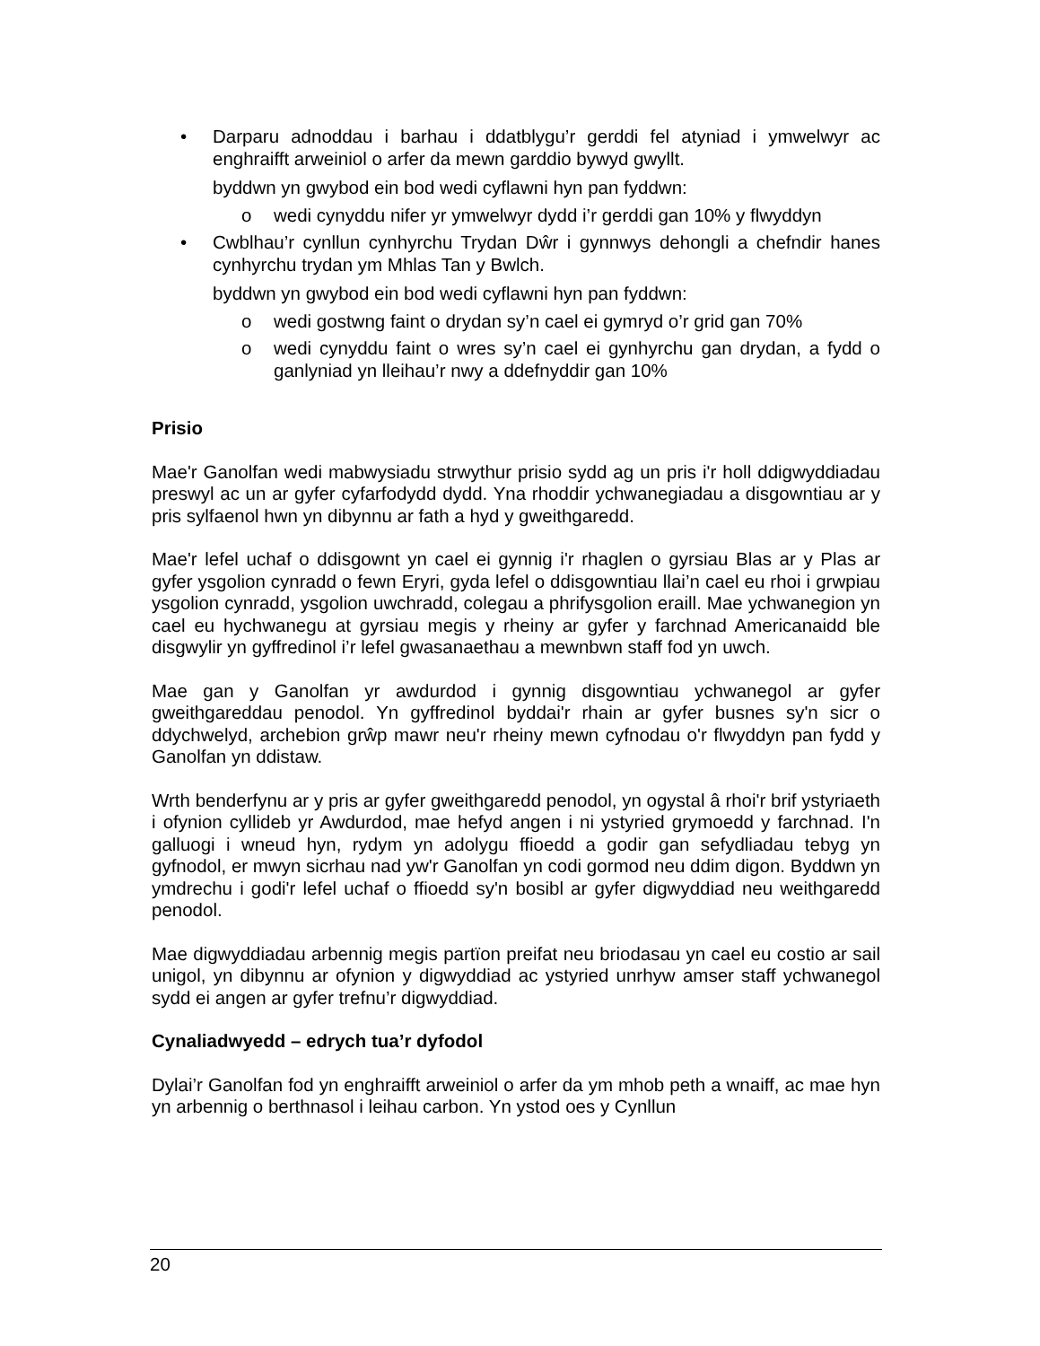• Darparu adnoddau i barhau i ddatblygu’r gerddi fel atyniad i ymwelwyr ac enghraifft arweiniol o arfer da mewn garddio bywyd gwyllt.
byddwn yn gwybod ein bod wedi cyflawni hyn pan fyddwn:
o wedi cynyddu nifer yr ymwelwyr dydd i’r gerddi gan 10% y flwyddyn
• Cwblhau’r cynllun cynhyrchu Trydan Dŵr i gynnwys dehongli a chefndir hanes cynhyrchu trydan ym Mhlas Tan y Bwlch.
byddwn yn gwybod ein bod wedi cyflawni hyn pan fyddwn:
o wedi gostwng faint o drydan sy’n cael ei gymryd o’r grid gan 70%
o wedi cynyddu faint o wres sy’n cael ei gynhyrchu gan drydan, a fydd o ganlyniad yn lleihau’r nwy a ddefnyddir gan 10%
Prisio
Mae'r Ganolfan wedi mabwysiadu strwythur prisio sydd ag un pris i'r holl ddigwyddiadau preswyl ac un ar gyfer cyfarfodydd dydd. Yna rhoddir ychwanegiadau a disgowntiau ar y pris sylfaenol hwn yn dibynnu ar fath a hyd y gweithgaredd.
Mae'r lefel uchaf o ddisgownt yn cael ei gynnig i'r rhaglen o gyrsiau Blas ar y Plas ar gyfer ysgolion cynradd o fewn Eryri, gyda lefel o ddisgowntiau llai’n cael eu rhoi i grwpiau ysgolion cynradd, ysgolion uwchradd, colegau a phrifysgolion eraill. Mae ychwanegion yn cael eu hychwanegu at gyrsiau megis y rheiny ar gyfer y farchnad Americanaidd ble disgwylir yn gyffredinol i’r lefel gwasanaethau a mewnbwn staff fod yn uwch.
Mae gan y Ganolfan yr awdurdod i gynnig disgowntiau ychwanegol ar gyfer gweithgareddau penodol. Yn gyffredinol byddai'r rhain ar gyfer busnes sy'n sicr o ddychwelyd, archebion grŵp mawr neu'r rheiny mewn cyfnodau o'r flwyddyn pan fydd y Ganolfan yn ddistaw.
Wrth benderfynu ar y pris ar gyfer gweithgaredd penodol, yn ogystal â rhoi'r brif ystyriaeth i ofynion cyllideb yr Awdurdod, mae hefyd angen i ni ystyried grymoedd y farchnad. I'n galluogi i wneud hyn, rydym yn adolygu ffioedd a godir gan sefydliadau tebyg yn gyfnodol, er mwyn sicrhau nad yw'r Ganolfan yn codi gormod neu ddim digon. Byddwn yn ymdrechu i godi'r lefel uchaf o ffioedd sy'n bosibl ar gyfer digwyddiad neu weithgaredd penodol.
Mae digwyddiadau arbennig megis partïon preifat neu briodasau yn cael eu costio ar sail unigol, yn dibynnu ar ofynion y digwyddiad ac ystyried unrhyw amser staff ychwanegol sydd ei angen ar gyfer trefnu’r digwyddiad.
Cynaliadwyedd – edrych tua’r dyfodol
Dylai’r Ganolfan fod yn enghraifft arweiniol o arfer da ym mhob peth a wnaiff, ac mae hyn yn arbennig o berthnasol i leihau carbon. Yn ystod oes y Cynllun
20